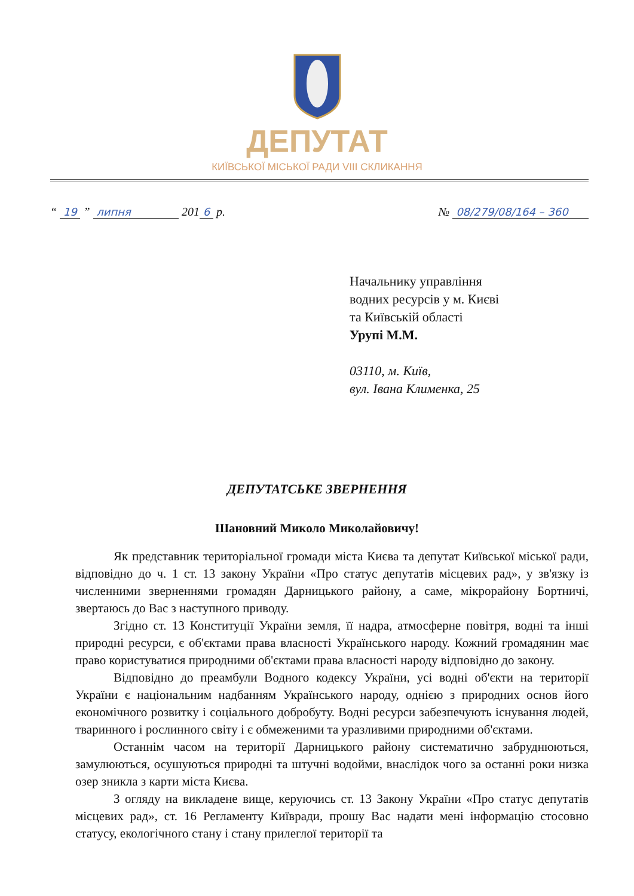ДЕПУТАТ
КИЇВСЬКОЇ МІСЬКОЇ РАДИ VIII СКЛИКАННЯ
“ 19 ” липня 201 6 р. № 08/279/08/164 – 360
Начальнику управління
водних ресурсів у м. Києві
та Київській області
Урупі М.М.
03110, м. Київ,
вул. Івана Клименка, 25
ДЕПУТАТСЬКЕ ЗВЕРНЕННЯ
Шановний Миколо Миколайовичу!
Як представник територіальної громади міста Києва та депутат Київської міської ради, відповідно до ч. 1 ст. 13 закону України «Про статус депутатів місцевих рад», у зв'язку із численними зверненнями громадян Дарницького району, а саме, мікрорайону Бортничі, звертаюсь до Вас з наступного приводу.
Згідно ст. 13 Конституції України земля, її надра, атмосферне повітря, водні та інші природні ресурси, є об'єктами права власності Українського народу. Кожний громадянин має право користуватися природними об'єктами права власності народу відповідно до закону.
Відповідно до преамбули Водного кодексу України, усі водні об'єкти на території України є національним надбанням Українського народу, однією з природних основ його економічного розвитку і соціального добробуту. Водні ресурси забезпечують існування людей, тваринного і рослинного світу і є обмеженими та уразливими природними об'єктами.
Останнім часом на території Дарницького району систематично забруднюються, замулюються, осушуються природні та штучні водойми, внаслідок чого за останні роки низка озер зникла з карти міста Києва.
З огляду на викладене вище, керуючись ст. 13 Закону України «Про статус депутатів місцевих рад», ст. 16 Регламенту Київради, прошу Вас надати мені інформацію стосовно статусу, екологічного стану і стану прилеглої території та